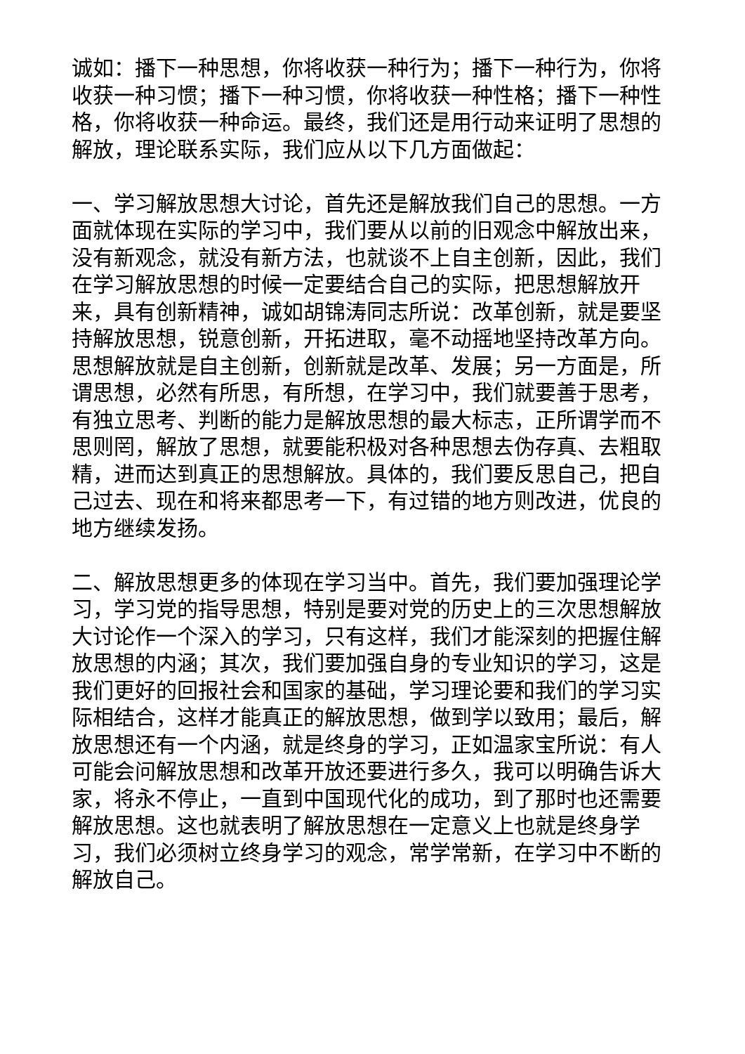诚如：播下一种思想，你将收获一种行为；播下一种行为，你将收获一种习惯；播下一种习惯，你将收获一种性格；播下一种性格，你将收获一种命运。最终，我们还是用行动来证明了思想的解放，理论联系实际，我们应从以下几方面做起：
一、学习解放思想大讨论，首先还是解放我们自己的思想。一方面就体现在实际的学习中，我们要从以前的旧观念中解放出来，没有新观念，就没有新方法，也就谈不上自主创新，因此，我们在学习解放思想的时候一定要结合自己的实际，把思想解放开来，具有创新精神，诚如胡锦涛同志所说：改革创新，就是要坚持解放思想，锐意创新，开拓进取，毫不动摇地坚持改革方向。思想解放就是自主创新，创新就是改革、发展；另一方面是，所谓思想，必然有所思，有所想，在学习中，我们就要善于思考，有独立思考、判断的能力是解放思想的最大标志，正所谓学而不思则罔，解放了思想，就要能积极对各种思想去伪存真、去粗取精，进而达到真正的思想解放。具体的，我们要反思自己，把自己过去、现在和将来都思考一下，有过错的地方则改进，优良的地方继续发扬。
二、解放思想更多的体现在学习当中。首先，我们要加强理论学习，学习党的指导思想，特别是要对党的历史上的三次思想解放大讨论作一个深入的学习，只有这样，我们才能深刻的把握住解放思想的内涵；其次，我们要加强自身的专业知识的学习，这是我们更好的回报社会和国家的基础，学习理论要和我们的学习实际相结合，这样才能真正的解放思想，做到学以致用；最后，解放思想还有一个内涵，就是终身的学习，正如温家宝所说：有人可能会问解放思想和改革开放还要进行多久，我可以明确告诉大家，将永不停止，一直到中国现代化的成功，到了那时也还需要解放思想。这也就表明了解放思想在一定意义上也就是终身学习，我们必须树立终身学习的观念，常学常新，在学习中不断的解放自己。